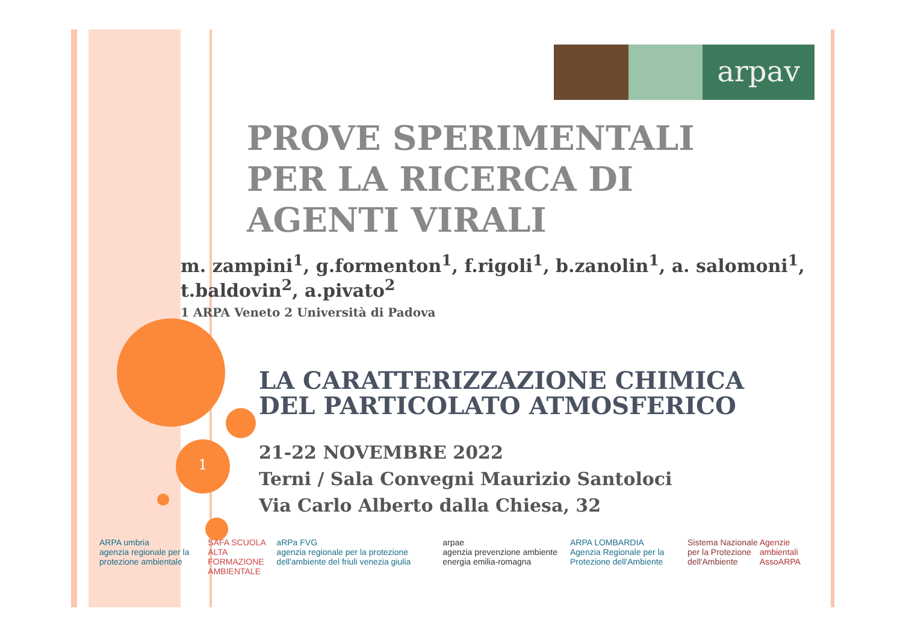1
arpav
PROVE SPERIMENTALI
PER LA RICERCA DI
AGENTI VIRALI
m. zampini<sup>1</sup>, g.formenton<sup>1</sup>, f.rigoli<sup>1</sup>, b.zanolin<sup>1</sup>, a. salomoni<sup>1</sup>, t.baldovin<sup>2</sup>, a.pivato<sup>2</sup>
1 ARPA Veneto 2 Università di Padova
LA CARATTERIZZAZIONE CHIMICA
DEL PARTICOLATO ATMOSFERICO
21-22 NOVEMBRE 2022
Terni / Sala Convegni Maurizio Santoloci
Via Carlo Alberto dalla Chiesa, 32
ARPA umbria
agenzia regionale per la protezione ambientale
SAFA SCUOLA ALTA
FORMAZIONE AMBIENTALE
aRPa FVG
agenzia regionale per la protezione dell'ambiente del friuli venezia giulia
arpae
agenzia prevenzione ambiente energia emilia-romagna
ARPA LOMBARDIA
Agenzia Regionale per la Protezione dell'Ambiente
Sistema Nazionale
per la Protezione dell'Ambiente
Agenzie ambientali
AssoARPA